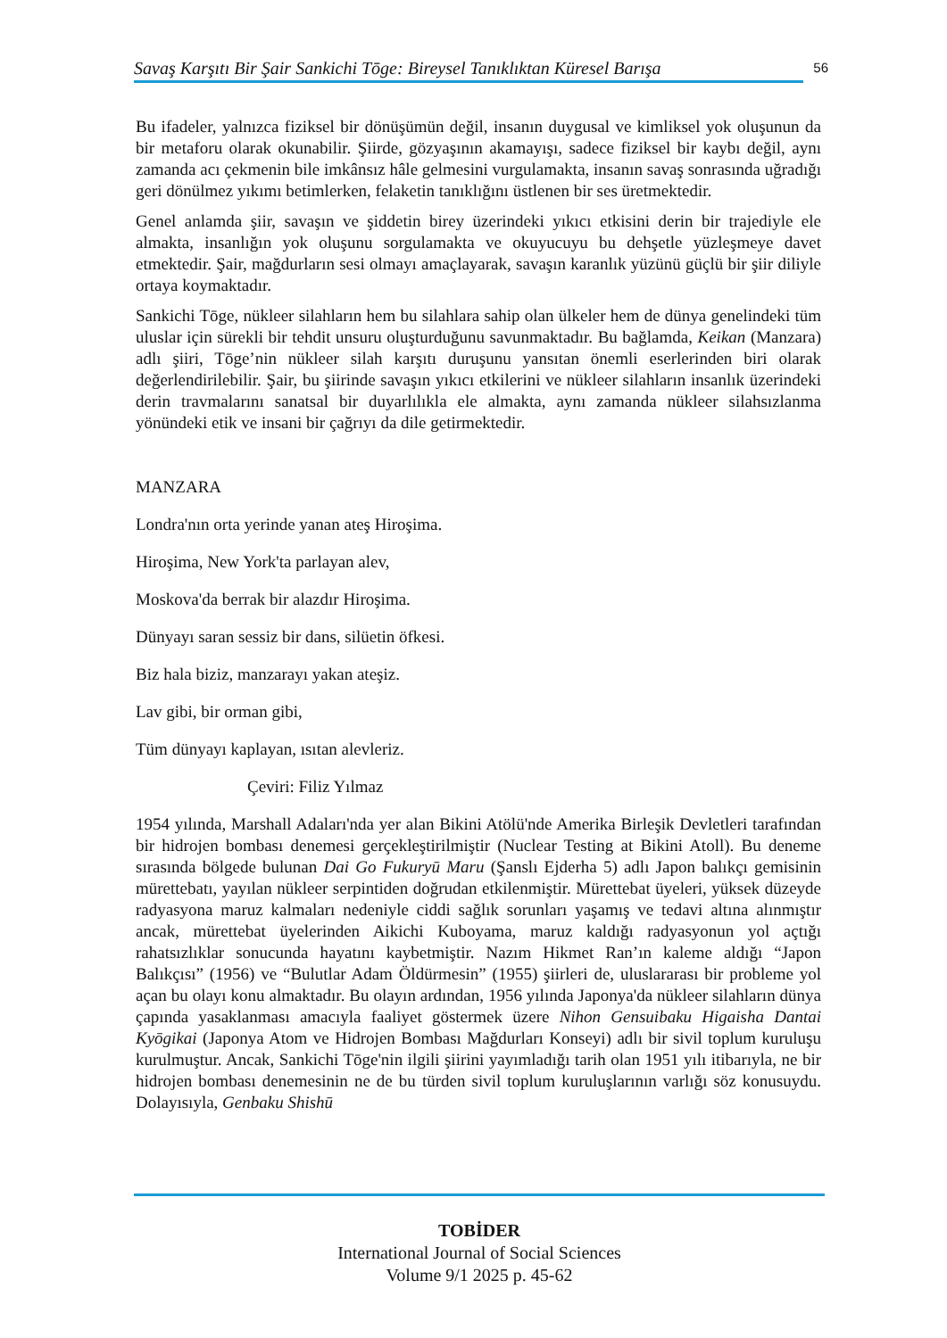Savaş Karşıtı Bir Şair Sankichi Tōge: Bireysel Tanıklıktan Küresel Barışa 56
Bu ifadeler, yalnızca fiziksel bir dönüşümün değil, insanın duygusal ve kimliksel yok oluşunun da bir metaforu olarak okunabilir. Şiirde, gözyaşının akamayışı, sadece fiziksel bir kaybı değil, aynı zamanda acı çekmenin bile imkânsız hâle gelmesini vurgulamakta, insanın savaş sonrasında uğradığı geri dönülmez yıkımı betimlerken, felaketin tanıklığını üstlenen bir ses üretmektedir.
Genel anlamda şiir, savaşın ve şiddetin birey üzerindeki yıkıcı etkisini derin bir trajediyle ele almakta, insanlığın yok oluşunu sorgulamakta ve okuyucuyu bu dehşetle yüzleşmeye davet etmektedir. Şair, mağdurların sesi olmayı amaçlayarak, savaşın karanlık yüzünü güçlü bir şiir diliyle ortaya koymaktadır.
Sankichi Tōge, nükleer silahların hem bu silahlara sahip olan ülkeler hem de dünya genelindeki tüm uluslar için sürekli bir tehdit unsuru oluşturduğunu savunmaktadır. Bu bağlamda, Keikan (Manzara) adlı şiiri, Tōge’nin nükleer silah karşıtı duruşunu yansıtan önemli eserlerinden biri olarak değerlendirilebilir. Şair, bu şiirinde savaşın yıkıcı etkilerini ve nükleer silahların insanlık üzerindeki derin travmalarını sanatsal bir duyarlılıkla ele almakta, aynı zamanda nükleer silahsızlanma yönündeki etik ve insani bir çağrıyı da dile getirmektedir.
MANZARA
Londra'nın orta yerinde yanan ateş Hiroşima.
Hiroşima, New York'ta parlayan alev,
Moskova'da berrak bir alazdır Hiroşima.
Dünyayı saran sessiz bir dans, silüetin öfkesi.
Biz hala biziz, manzarayı yakan ateşiz.
Lav gibi, bir orman gibi,
Tüm dünyayı kaplayan, ısıtan alevleriz.
Çeviri: Filiz Yılmaz
1954 yılında, Marshall Adaları'nda yer alan Bikini Atölü'nde Amerika Birleşik Devletleri tarafından bir hidrojen bombası denemesi gerçekleştirilmiştir (Nuclear Testing at Bikini Atoll). Bu deneme sırasında bölgede bulunan Dai Go Fukuryū Maru (Şanslı Ejderha 5) adlı Japon balıkçı gemisinin mürettebatı, yayılan nükleer serpintiden doğrudan etkilenmiştir. Mürettebat üyeleri, yüksek düzeyde radyasyona maruz kalmaları nedeniyle ciddi sağlık sorunları yaşamış ve tedavi altına alınmıştır ancak, mürettebat üyelerinden Aikichi Kuboyama, maruz kaldığı radyasyonun yol açtığı rahatsızlıklar sonucunda hayatını kaybetmiştir. Nazım Hikmet Ran’ın kaleme aldığı “Japon Balıkçısı” (1956) ve “Bulutlar Adam Öldürmesin” (1955) şiirleri de, uluslararası bir probleme yol açan bu olayı konu almaktadır. Bu olayın ardından, 1956 yılında Japonya'da nükleer silahların dünya çapında yasaklanması amacıyla faaliyet göstermek üzere Nihon Gensuibaku Higaisha Dantai Kyōgikai (Japonya Atom ve Hidrojen Bombası Mağdurları Konseyi) adlı bir sivil toplum kuruluşu kurulmuştur. Ancak, Sankichi Tōge'nin ilgili şiirini yayımladığı tarih olan 1951 yılı itibarıyla, ne bir hidrojen bombası denemesinin ne de bu türden sivil toplum kuruluşlarının varlığı söz konusuydu. Dolayısıyla, Genbaku Shishū
TOBİDER
International Journal of Social Sciences
Volume 9/1 2025 p. 45-62